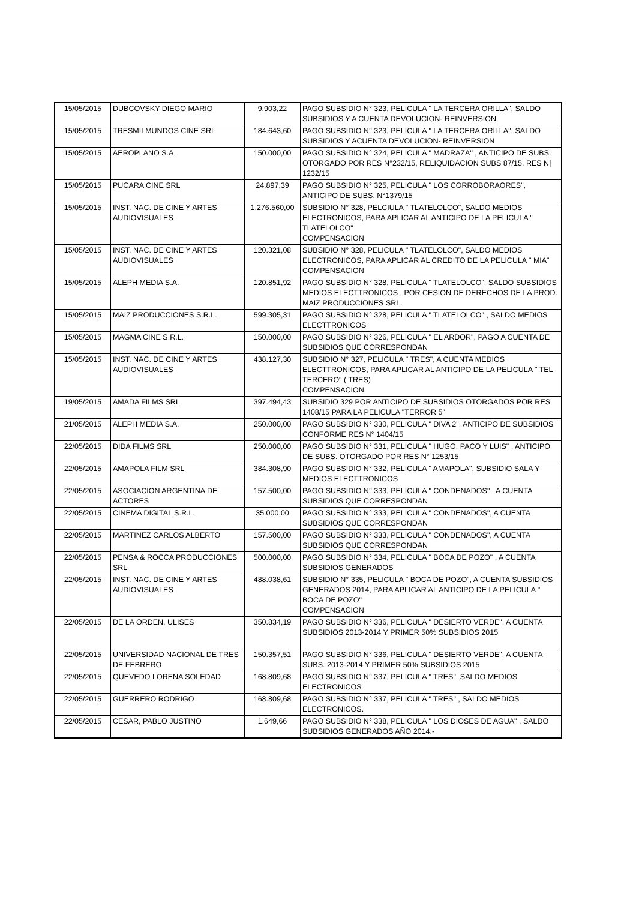| 15/05/2015 | DUBCOVSKY DIEGO MARIO | 9.903,22 | PAGO SUBSIDIO N° 323, PELICULA " LA TERCERA ORILLA", SALDO SUBSIDIOS Y A CUENTA DEVOLUCION- REINVERSION |
| 15/05/2015 | TRESMILMUNDOS CINE SRL | 184.643,60 | PAGO SUBSIDIO N° 323, PELICULA " LA TERCERA ORILLA", SALDO SUBSIDIOS Y ACUENTA DEVOLUCION- REINVERSION |
| 15/05/2015 | AEROPLANO S.A | 150.000,00 | PAGO SUBSIDIO N° 324, PELICULA " MADRAZA" , ANTICIPO DE SUBS. OTORGADO POR RES N°232/15, RELIQUIDACION SUBS 87/15, RES N/ 1232/15 |
| 15/05/2015 | PUCARA CINE SRL | 24.897,39 | PAGO SUBSIDIO N° 325, PELICULA " LOS CORROBORAORES", ANTICIPO DE SUBS. N°1379/15 |
| 15/05/2015 | INST. NAC. DE CINE Y ARTES AUDIOVISUALES | 1.276.560,00 | SUBSIDIO N° 328, PELCIULA " TLATELOLCO", SALDO MEDIOS ELECTRONICOS, PARA APLICAR AL ANTICIPO DE LA PELICULA " TLATELOLCO" COMPENSACION |
| 15/05/2015 | INST. NAC. DE CINE Y ARTES AUDIOVISUALES | 120.321,08 | SUBSIDIO N° 328, PELICULA " TLATELOLCO", SALDO MEDIOS ELECTRONICOS, PARA APLICAR AL CREDITO DE LA PELICULA " MIA" COMPENSACION |
| 15/05/2015 | ALEPH MEDIA S.A. | 120.851,92 | PAGO SUBSIDIO N° 328, PELICULA " TLATELOLCO", SALDO SUBSIDIOS MEDIOS ELECTTRONICOS , POR CESION DE DERECHOS DE LA PROD. MAIZ PRODUCCIONES SRL. |
| 15/05/2015 | MAIZ PRODUCCIONES S.R.L. | 599.305,31 | PAGO SUBSIDIO N° 328, PELICULA " TLATELOLCO" , SALDO MEDIOS ELECTTRONICOS |
| 15/05/2015 | MAGMA CINE S.R.L. | 150.000,00 | PAGO SUBSIDIO N° 326, PELICULA " EL ARDOR", PAGO A CUENTA DE SUBSIDIOS QUE CORRESPONDAN |
| 15/05/2015 | INST. NAC. DE CINE Y ARTES AUDIOVISUALES | 438.127,30 | SUBSIDIO N° 327, PELICULA " TRES", A CUENTA MEDIOS ELECTTRONICOS, PARA APLICAR AL ANTICIPO DE LA PELICULA " TEL TERCERO" ( TRES) COMPENSACION |
| 19/05/2015 | AMADA FILMS SRL | 397.494,43 | SUBSIDIO 329 POR ANTICIPO DE SUBSIDIOS OTORGADOS POR RES 1408/15 PARA LA PELICULA "TERROR 5" |
| 21/05/2015 | ALEPH MEDIA S.A. | 250.000,00 | PAGO SUBSIDIO N° 330, PELICULA " DIVA 2", ANTICIPO DE SUBSIDIOS CONFORME RES N° 1404/15 |
| 22/05/2015 | DIDA FILMS SRL | 250.000,00 | PAGO SUBSIDIO N° 331, PELICULA " HUGO, PACO Y LUIS" , ANTICIPO DE SUBS. OTORGADO POR RES N° 1253/15 |
| 22/05/2015 | AMAPOLA FILM SRL | 384.308,90 | PAGO SUBSIDIO N° 332, PELICULA " AMAPOLA", SUBSIDIO SALA Y MEDIOS ELECTTRONICOS |
| 22/05/2015 | ASOCIACION ARGENTINA DE ACTORES | 157.500,00 | PAGO SUBSIDIO N° 333, PELICULA " CONDENADOS" , A CUENTA SUBSIDIOS QUE CORRESPONDAN |
| 22/05/2015 | CINEMA DIGITAL S.R.L. | 35.000,00 | PAGO SUBSIDIO N° 333, PELICULA " CONDENADOS", A CUENTA SUBSIDIOS QUE CORRESPONDAN |
| 22/05/2015 | MARTINEZ CARLOS ALBERTO | 157.500,00 | PAGO SUBSIDIO N° 333, PELICULA " CONDENADOS", A CUENTA SUBSIDIOS QUE CORRESPONDAN |
| 22/05/2015 | PENSA & ROCCA PRODUCCIONES SRL | 500.000,00 | PAGO SUBSIDIO N° 334, PELICULA " BOCA DE POZO" , A CUENTA SUBSIDIOS GENERADOS |
| 22/05/2015 | INST. NAC. DE CINE Y ARTES AUDIOVISUALES | 488.038,61 | SUBSIDIO N° 335, PELICULA " BOCA DE POZO", A CUENTA SUBSIDIOS GENERADOS 2014, PARA APLICAR AL ANTICIPO DE LA PELICULA " BOCA DE POZO" COMPENSACION |
| 22/05/2015 | DE LA ORDEN, ULISES | 350.834,19 | PAGO SUBSIDIO N° 336, PELICULA " DESIERTO VERDE", A CUENTA SUBSIDIOS 2013-2014 Y PRIMER 50% SUBSIDIOS 2015 |
| 22/05/2015 | UNIVERSIDAD NACIONAL DE TRES DE FEBRERO | 150.357,51 | PAGO SUBSIDIO N° 336, PELICULA " DESIERTO VERDE", A CUENTA SUBS. 2013-2014 Y PRIMER 50% SUBSIDIOS 2015 |
| 22/05/2015 | QUEVEDO LORENA SOLEDAD | 168.809,68 | PAGO SUBSIDIO N° 337, PELICULA " TRES", SALDO MEDIOS ELECTRONICOS |
| 22/05/2015 | GUERRERO RODRIGO | 168.809,68 | PAGO SUBSIDIO N° 337, PELICULA " TRES" , SALDO MEDIOS ELECTRONICOS. |
| 22/05/2015 | CESAR, PABLO JUSTINO | 1.649,66 | PAGO SUBSIDIO N° 338, PELICULA " LOS DIOSES DE AGUA" , SALDO SUBSIDIOS GENERADOS AÑO 2014.- |